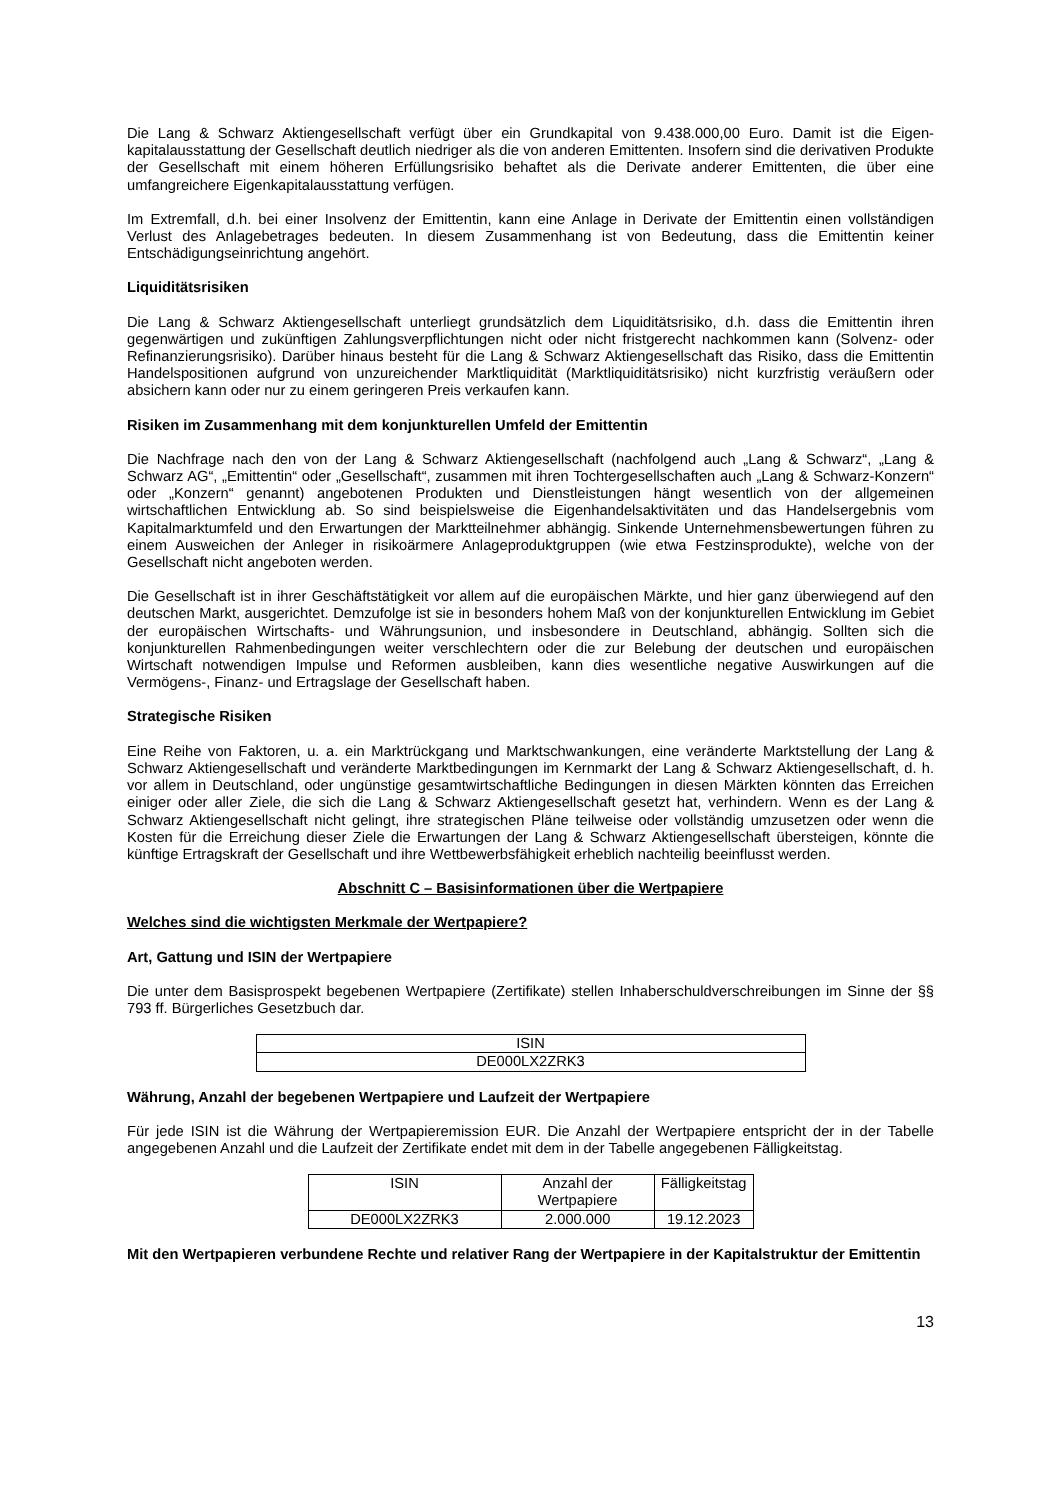Die Lang & Schwarz Aktiengesellschaft verfügt über ein Grundkapital von 9.438.000,00 Euro. Damit ist die Eigen-kapitalausstattung der Gesellschaft deutlich niedriger als die von anderen Emittenten. Insofern sind die derivativen Produkte der Gesellschaft mit einem höheren Erfüllungsrisiko behaftet als die Derivate anderer Emittenten, die über eine umfangreichere Eigenkapitalausstattung verfügen.
Im Extremfall, d.h. bei einer Insolvenz der Emittentin, kann eine Anlage in Derivate der Emittentin einen vollständigen Verlust des Anlagebetrages bedeuten. In diesem Zusammenhang ist von Bedeutung, dass die Emittentin keiner Entschädigungseinrichtung angehört.
Liquiditätsrisiken
Die Lang & Schwarz Aktiengesellschaft unterliegt grundsätzlich dem Liquiditätsrisiko, d.h. dass die Emittentin ihren gegenwärtigen und zukünftigen Zahlungsverpflichtungen nicht oder nicht fristgerecht nachkommen kann (Solvenz- oder Refinanzierungsrisiko). Darüber hinaus besteht für die Lang & Schwarz Aktiengesellschaft das Risiko, dass die Emittentin Handelspositionen aufgrund von unzureichender Marktliquidität (Marktliquiditätsrisiko) nicht kurzfristig veräußern oder absichern kann oder nur zu einem geringeren Preis verkaufen kann.
Risiken im Zusammenhang mit dem konjunkturellen Umfeld der Emittentin
Die Nachfrage nach den von der Lang & Schwarz Aktiengesellschaft (nachfolgend auch „Lang & Schwarz“, „Lang & Schwarz AG“, „Emittentin“ oder „Gesellschaft“, zusammen mit ihren Tochtergesellschaften auch „Lang & Schwarz-Konzern“ oder „Konzern“ genannt) angebotenen Produkten und Dienstleistungen hängt wesentlich von der allgemeinen wirtschaftlichen Entwicklung ab. So sind beispielsweise die Eigenhandelsaktivitäten und das Handelsergebnis vom Kapitalmarktumfeld und den Erwartungen der Marktteilnehmer abhängig. Sinkende Unternehmensbewertungen führen zu einem Ausweichen der Anleger in risikoärmere Anlageproduktgruppen (wie etwa Festzinsprodukte), welche von der Gesellschaft nicht angeboten werden.
Die Gesellschaft ist in ihrer Geschäftstätigkeit vor allem auf die europäischen Märkte, und hier ganz überwiegend auf den deutschen Markt, ausgerichtet. Demzufolge ist sie in besonders hohem Maß von der konjunkturellen Entwicklung im Gebiet der europäischen Wirtschafts- und Währungsunion, und insbesondere in Deutschland, abhängig. Sollten sich die konjunkturellen Rahmenbedingungen weiter verschlechtern oder die zur Belebung der deutschen und europäischen Wirtschaft notwendigen Impulse und Reformen ausbleiben, kann dies wesentliche negative Auswirkungen auf die Vermögens-, Finanz- und Ertragslage der Gesellschaft haben.
Strategische Risiken
Eine Reihe von Faktoren, u. a. ein Marktrückgang und Marktschwankungen, eine veränderte Marktstellung der Lang & Schwarz Aktiengesellschaft und veränderte Marktbedingungen im Kernmarkt der Lang & Schwarz Aktiengesellschaft, d. h. vor allem in Deutschland, oder ungünstige gesamtwirtschaftliche Bedingungen in diesen Märkten könnten das Erreichen einiger oder aller Ziele, die sich die Lang & Schwarz Aktiengesellschaft gesetzt hat, verhindern. Wenn es der Lang & Schwarz Aktiengesellschaft nicht gelingt, ihre strategischen Pläne teilweise oder vollständig umzusetzen oder wenn die Kosten für die Erreichung dieser Ziele die Erwartungen der Lang & Schwarz Aktiengesellschaft übersteigen, könnte die künftige Ertragskraft der Gesellschaft und ihre Wettbewerbsfähigkeit erheblich nachteilig beeinflusst werden.
Abschnitt C – Basisinformationen über die Wertpapiere
Welches sind die wichtigsten Merkmale der Wertpapiere?
Art, Gattung und ISIN der Wertpapiere
Die unter dem Basisprospekt begebenen Wertpapiere (Zertifikate) stellen Inhaberschuldverschreibungen im Sinne der §§ 793 ff. Bürgerliches Gesetzbuch dar.
| ISIN |
| DE000LX2ZRK3 |
Währung, Anzahl der begebenen Wertpapiere und Laufzeit der Wertpapiere
Für jede ISIN ist die Währung der Wertpapieremission EUR. Die Anzahl der Wertpapiere entspricht der in der Tabelle angegebenen Anzahl und die Laufzeit der Zertifikate endet mit dem in der Tabelle angegebenen Fälligkeitstag.
| ISIN | Anzahl der Wertpapiere | Fälligkeitstag |
| DE000LX2ZRK3 | 2.000.000 | 19.12.2023 |
Mit den Wertpapieren verbundene Rechte und relativer Rang der Wertpapiere in der Kapitalstruktur der Emittentin
13